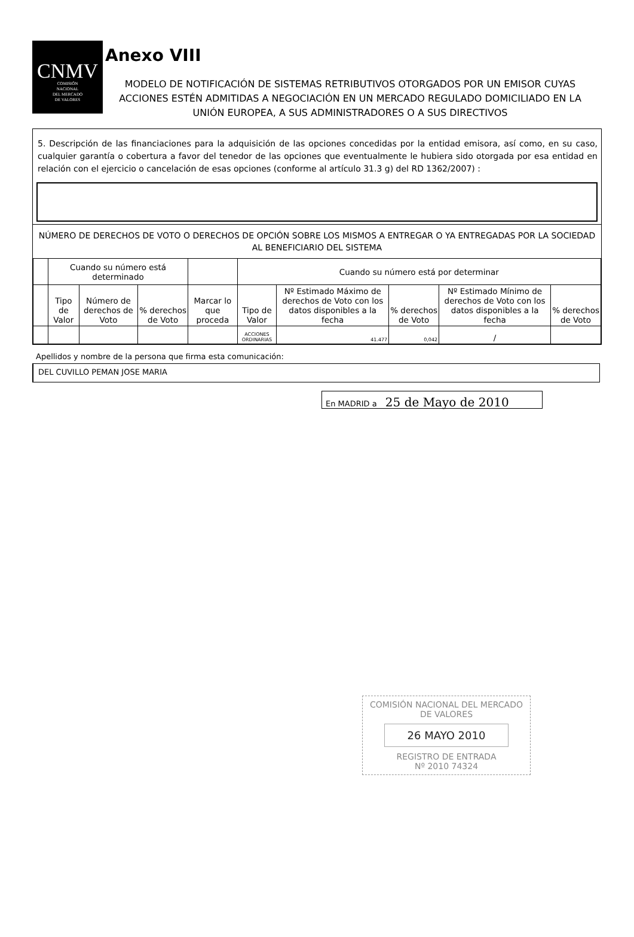CNMV
COMISIÓN
NACIONAL
DEL MERCADO
DE VALORES
Anexo VIII
MODELO DE NOTIFICACIÓN DE SISTEMAS RETRIBUTIVOS OTORGADOS POR UN EMISOR CUYAS ACCIONES ESTÉN ADMITIDAS A NEGOCIACIÓN EN UN MERCADO REGULADO DOMICILIADO EN LA UNIÓN EUROPEA, A SUS ADMINISTRADORES O A SUS DIRECTIVOS
5. Descripción de las financiaciones para la adquisición de las opciones concedidas por la entidad emisora, así como, en su caso, cualquier garantía o cobertura a favor del tenedor de las opciones que eventualmente le hubiera sido otorgada por esa entidad en relación con el ejercicio o cancelación de esas opciones (conforme al artículo 31.3 g) del RD 1362/2007) :
NÚMERO DE DERECHOS DE VOTO O DERECHOS DE OPCIÓN SOBRE LOS MISMOS A ENTREGAR O YA ENTREGADAS POR LA SOCIEDAD AL BENEFICIARIO DEL SISTEMA
| | Cuando su número está determinado | | | | Cuando su número está por determinar | | | | |
| | Tipo de Valor | Número de derechos de Voto | % derechos de Voto | Marcar lo que proceda | Tipo de Valor | Nº Estimado Máximo de derechos de Voto con los datos disponibles a la fecha | % derechos de Voto | Nº Estimado Mínimo de derechos de Voto con los datos disponibles a la fecha | % derechos de Voto |
| | | | | | ACCIONES ORDINARIAS | 41.477 | 0,042 | / | |
Apellidos y nombre de la persona que firma esta comunicación:
DEL CUVILLO PEMAN JOSE MARIA
En MADRID a 25 de Mayo de 2010
COMISIÓN NACIONAL DEL MERCADO DE VALORES
26 MAYO 2010
REGISTRO DE ENTRADA
Nº 2010 74324